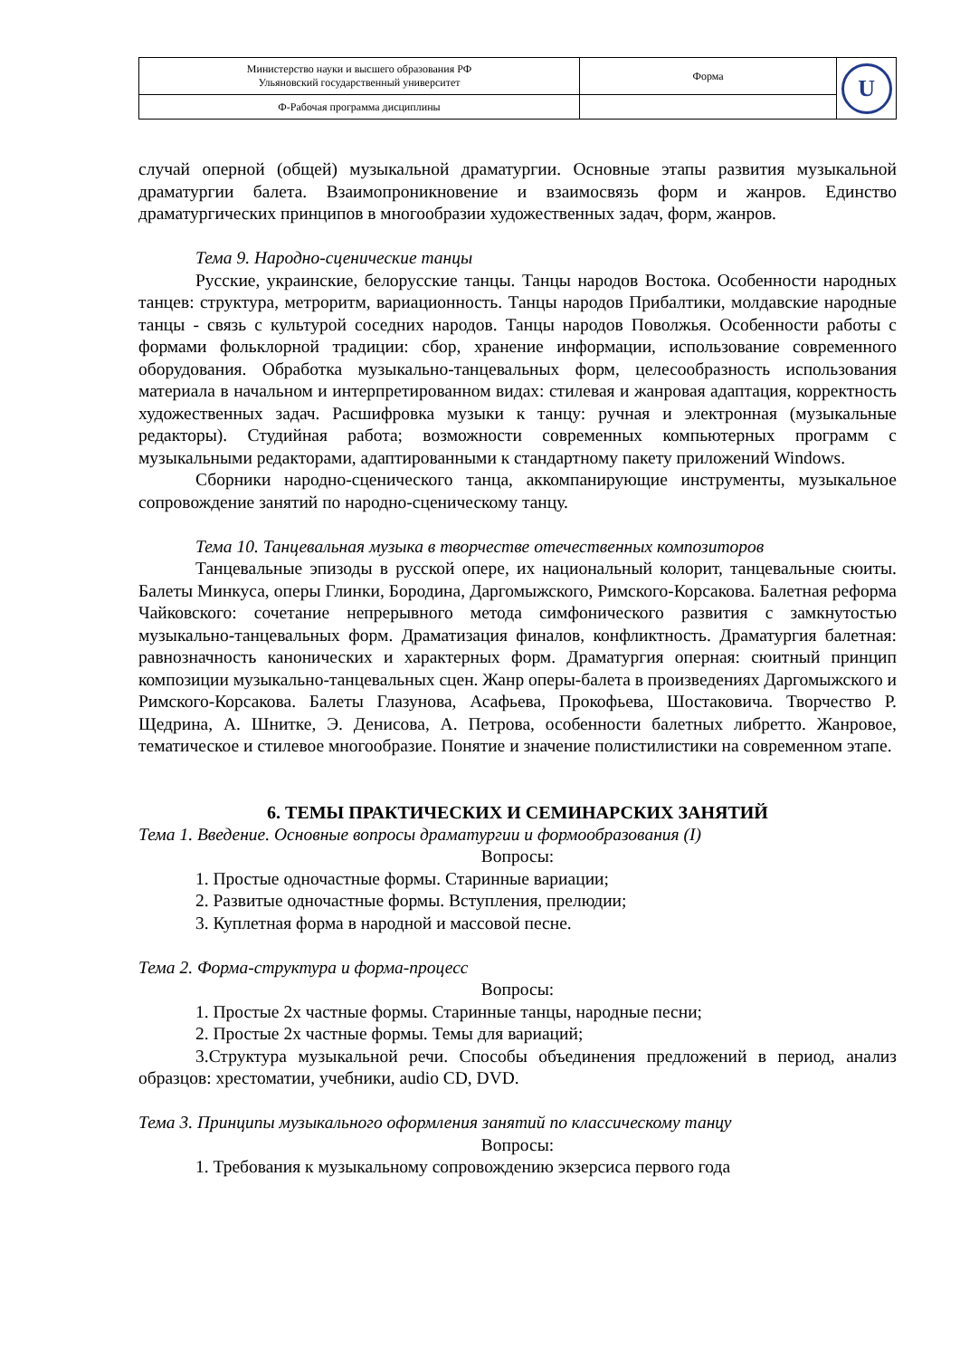| Министерство науки и высшего образования РФ Ульяновский государственный университет | Форма | U |
| Ф-Рабочая программа дисциплины | | |
случай оперной (общей) музыкальной драматургии. Основные этапы развития музыкальной драматургии балета. Взаимопроникновение и взаимосвязь форм и жанров. Единство драматургических принципов в многообразии художественных задач, форм, жанров.
Тема 9. Народно-сценические танцы
Русские, украинские, белорусские танцы. Танцы народов Востока. Особенности народных танцев: структура, метроритм, вариационность. Танцы народов Прибалтики, молдавские народные танцы - связь с культурой соседних народов. Танцы народов Поволжья. Особенности работы с формами фольклорной традиции: сбор, хранение информации, использование современного оборудования. Обработка музыкально-танцевальных форм, целесообразность использования материала в начальном и интерпретированном видах: стилевая и жанровая адаптация, корректность художественных задач. Расшифровка музыки к танцу: ручная и электронная (музыкальные редакторы). Студийная работа; возможности современных компьютерных программ с музыкальными редакторами, адаптированными к стандартному пакету приложений Windows.
Сборники народно-сценического танца, аккомпанирующие инструменты, музыкальное сопровождение занятий по народно-сценическому танцу.
Тема 10. Танцевальная музыка в творчестве отечественных композиторов
Танцевальные эпизоды в русской опере, их национальный колорит, танцевальные сюиты. Балеты Минкуса, оперы Глинки, Бородина, Даргомыжского, Римского-Корсакова. Балетная реформа Чайковского: сочетание непрерывного метода симфонического развития с замкнутостью музыкально-танцевальных форм. Драматизация финалов, конфликтность. Драматургия балетная: равнозначность канонических и характерных форм. Драматургия оперная: сюитный принцип композиции музыкально-танцевальных сцен. Жанр оперы-балета в произведениях Даргомыжского и Римского-Корсакова. Балеты Глазунова, Асафьева, Прокофьева, Шостаковича. Творчество Р. Щедрина, А. Шнитке, Э. Денисова, А. Петрова, особенности балетных либретто. Жанровое, тематическое и стилевое многообразие. Понятие и значение полистилистики на современном этапе.
6. ТЕМЫ ПРАКТИЧЕСКИХ И СЕМИНАРСКИХ ЗАНЯТИЙ
Тема 1. Введение. Основные вопросы драматургии и формообразования (I)
Вопросы:
1. Простые одночастные формы. Старинные вариации;
2. Развитые одночастные формы. Вступления, прелюдии;
3. Куплетная форма в народной и массовой песне.
Тема 2. Форма-структура и форма-процесс
Вопросы:
1. Простые 2х частные формы. Старинные танцы, народные песни;
2. Простые 2х частные формы. Темы для вариаций;
3.Структура музыкальной речи. Способы объединения предложений в период, анализ образцов: хрестоматии, учебники, audio CD, DVD.
Тема 3. Принципы музыкального оформления занятий по классическому танцу
Вопросы:
1. Требования к музыкальному сопровождению экзерсиса первого года